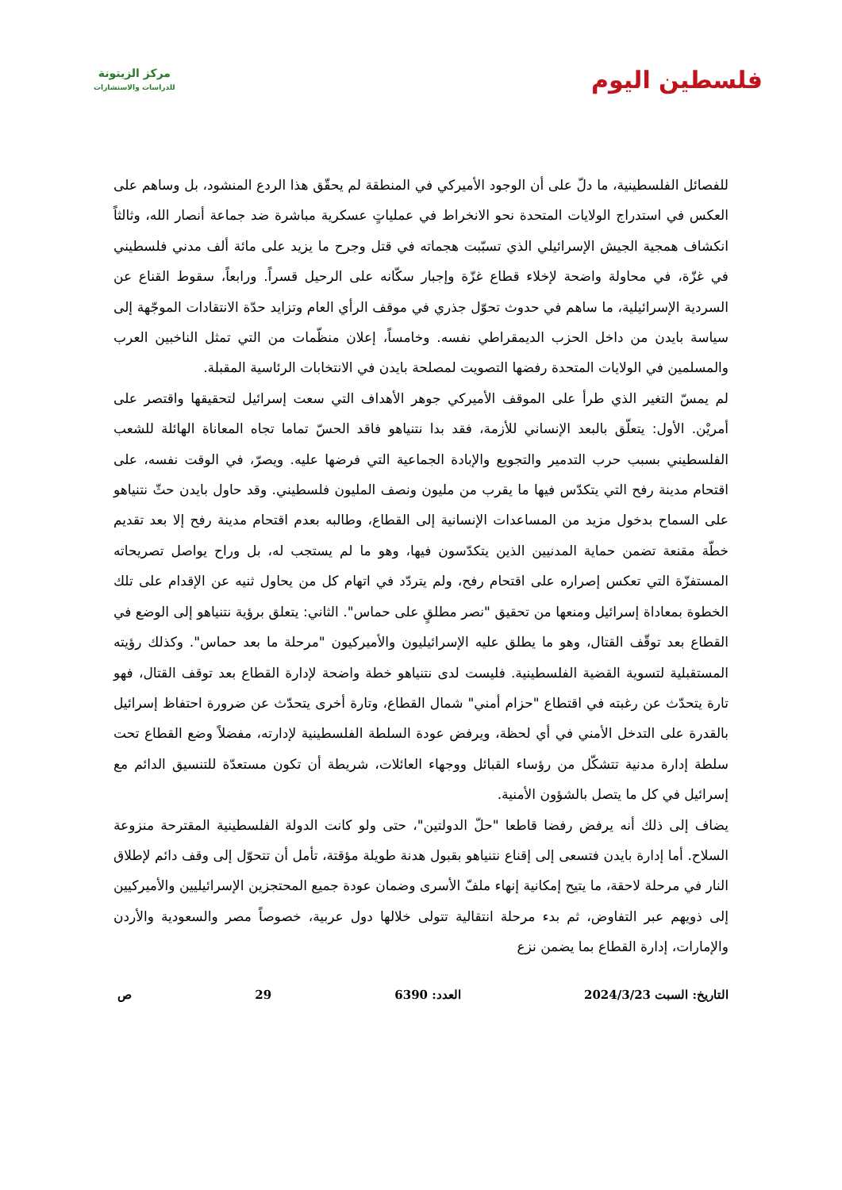مركز الزيتونة
للدراسات والاستشارات
فلسطين اليوم
للفصائل الفلسطينية، ما دلّ على أن الوجود الأميركي في المنطقة لم يحقّق هذا الردع المنشود، بل وساهم على العكس في استدراج الولايات المتحدة نحو الانخراط في عملياتٍ عسكرية مباشرة ضد جماعة أنصار الله، وثالثاً انكشاف همجية الجيش الإسرائيلي الذي تسبّبت هجماته في قتل وجرح ما يزيد على مائة ألف مدني فلسطيني في غزّة، في محاولة واضحة لإخلاء قطاع غزّة وإجبار سكّانه على الرحيل قسراً. ورابعاً، سقوط القناع عن السردية الإسرائيلية، ما ساهم في حدوث تحوّل جذري في موقف الرأي العام وتزايد حدّة الانتقادات الموجّهة إلى سياسة بايدن من داخل الحزب الديمقراطي نفسه. وخامساً، إعلان منظّمات من التي تمثل الناخبين العرب والمسلمين في الولايات المتحدة رفضها التصويت لمصلحة بايدن في الانتخابات الرئاسية المقبلة.
لم يمسّ التغير الذي طرأ على الموقف الأميركي جوهر الأهداف التي سعت إسرائيل لتحقيقها واقتصر على أمريْن. الأول: يتعلّق بالبعد الإنساني للأزمة، فقد بدا نتنياهو فاقد الحسّ تماما تجاه المعاناة الهائلة للشعب الفلسطيني بسبب حرب التدمير والتجويع والإبادة الجماعية التي فرضها عليه. ويصرّ، في الوقت نفسه، على اقتحام مدينة رفح التي يتكدّس فيها ما يقرب من مليون ونصف المليون فلسطيني. وقد حاول بايدن حثّ نتنياهو على السماح بدخول مزيد من المساعدات الإنسانية إلى القطاع، وطالبه بعدم اقتحام مدينة رفح إلا بعد تقديم خطّة مقنعة تضمن حماية المدنيين الذين يتكدّسون فيها، وهو ما لم يستجب له، بل وراح يواصل تصريحاته المستفزّة التي تعكس إصراره على اقتحام رفح، ولم يتردّد في اتهام كل من يحاول ثنيه عن الإقدام على تلك الخطوة بمعاداة إسرائيل ومنعها من تحقيق "نصر مطلقٍ على حماس". الثاني: يتعلق برؤية نتنياهو إلى الوضع في القطاع بعد توقّف القتال، وهو ما يطلق عليه الإسرائيليون والأميركيون "مرحلة ما بعد حماس". وكذلك رؤيته المستقبلية لتسوية القضية الفلسطينية. فليست لدى نتنياهو خطة واضحة لإدارة القطاع بعد توقف القتال، فهو تارة يتحدّث عن رغبته في اقتطاع "حزام أمني" شمال القطاع، وتارة أخرى يتحدّث عن ضرورة احتفاظ إسرائيل بالقدرة على التدخل الأمني في أي لحظة، ويرفض عودة السلطة الفلسطينية لإدارته، مفضلاً وضع القطاع تحت سلطة إدارة مدنية تتشكّل من رؤساء القبائل ووجهاء العائلات، شريطة أن تكون مستعدّة للتنسيق الدائم مع إسرائيل في كل ما يتصل بالشؤون الأمنية.
يضاف إلى ذلك أنه يرفض رفضا قاطعا "حلّ الدولتين"، حتى ولو كانت الدولة الفلسطينية المقترحة منزوعة السلاح. أما إدارة بايدن فتسعى إلى إقناع نتنياهو بقبول هدنة طويلة مؤقتة، تأمل أن تتحوّل إلى وقف دائم لإطلاق النار في مرحلة لاحقة، ما يتيح إمكانية إنهاء ملفّ الأسرى وضمان عودة جميع المحتجزين الإسرائيليين والأميركيين إلى ذويهم عبر التفاوض، ثم بدء مرحلة انتقالية تتولى خلالها دول عربية، خصوصاً مصر والسعودية والأردن والإمارات، إدارة القطاع بما يضمن نزع
التاريخ: السبت 2024/3/23 العدد: 6390 29 ص